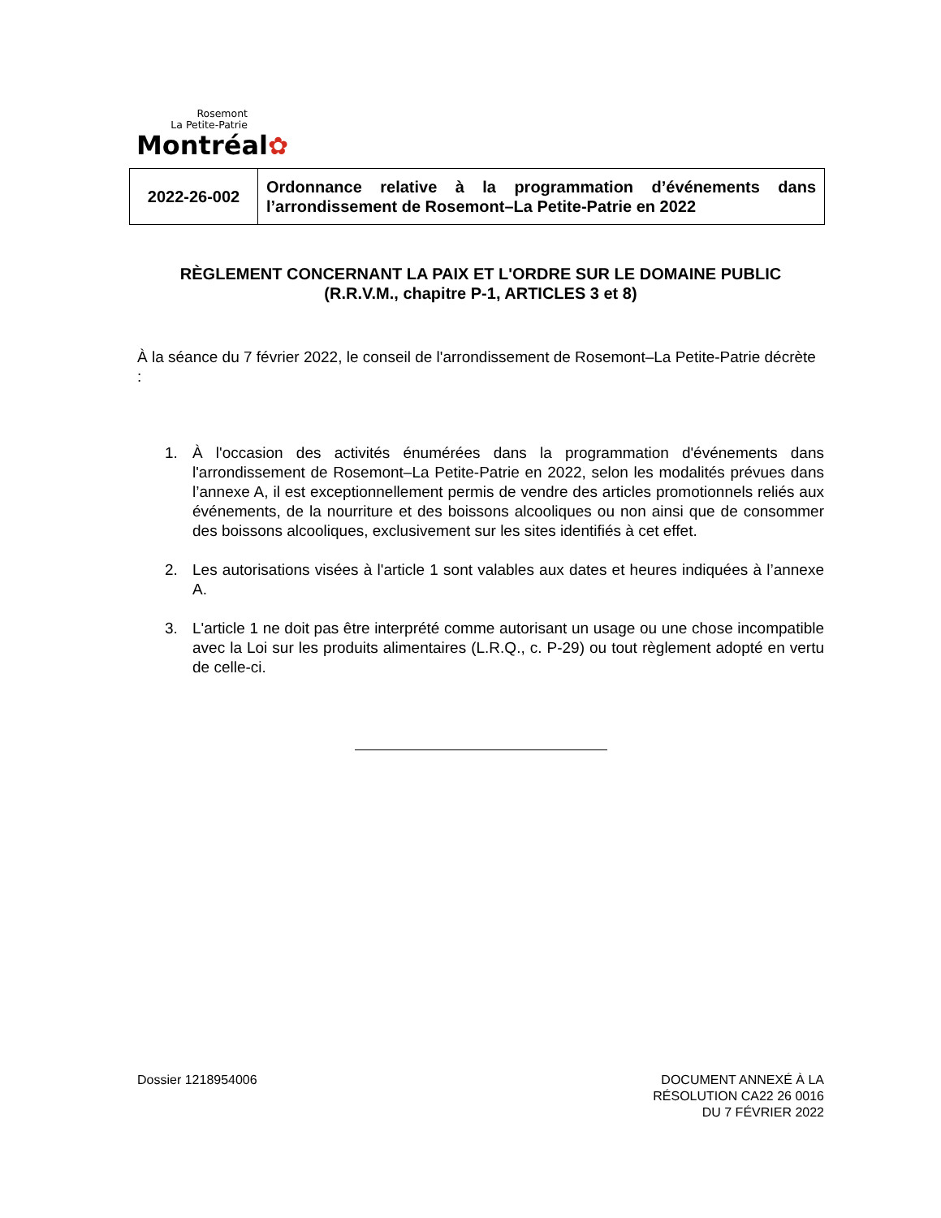Rosemont
La Petite-Patrie
Montréal✿
| 2022-26-002 | Ordonnance relative à la programmation d’événements dans l’arrondissement de Rosemont–La Petite-Patrie en 2022 |
RÈGLEMENT CONCERNANT LA PAIX ET L'ORDRE SUR LE DOMAINE PUBLIC
(R.R.V.M., chapitre P-1, ARTICLES 3 et 8)
À la séance du 7 février 2022, le conseil de l'arrondissement de Rosemont–La Petite-Patrie décrète :
1. À l'occasion des activités énumérées dans la programmation d'événements dans l'arrondissement de Rosemont–La Petite-Patrie en 2022, selon les modalités prévues dans l’annexe A, il est exceptionnellement permis de vendre des articles promotionnels reliés aux événements, de la nourriture et des boissons alcooliques ou non ainsi que de consommer des boissons alcooliques, exclusivement sur les sites identifiés à cet effet.
2. Les autorisations visées à l'article 1 sont valables aux dates et heures indiquées à l’annexe A.
3. L'article 1 ne doit pas être interprété comme autorisant un usage ou une chose incompatible avec la Loi sur les produits alimentaires (L.R.Q., c. P-29) ou tout règlement adopté en vertu de celle-ci.
Dossier 1218954006 DOCUMENT ANNEXÉ À LA
RÉSOLUTION CA22 26 0016
DU 7 FÉVRIER 2022